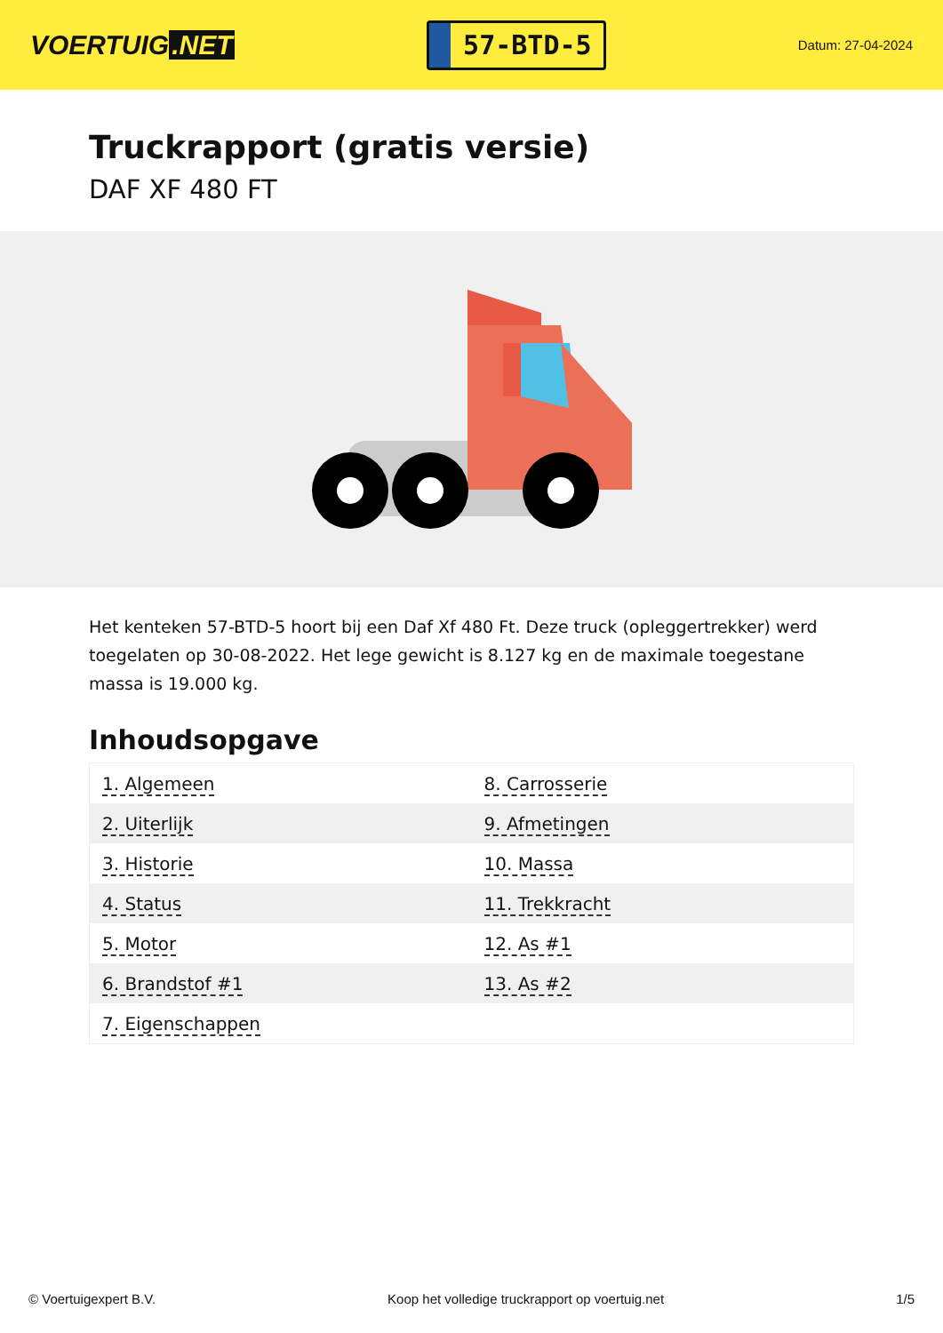VOERTUIG.NET
57-BTD-5
Datum: 27-04-2024
Truckrapport (gratis versie)
DAF XF 480 FT
Het kenteken 57-BTD-5 hoort bij een Daf Xf 480 Ft. Deze truck (opleggertrekker) werd toegelaten op 30-08-2022. Het lege gewicht is 8.127 kg en de maximale toegestane massa is 19.000 kg.
Inhoudsopgave
| 1. Algemeen | 8. Carrosserie |
| 2. Uiterlijk | 9. Afmetingen |
| 3. Historie | 10. Massa |
| 4. Status | 11. Trekkracht |
| 5. Motor | 12. As #1 |
| 6. Brandstof #1 | 13. As #2 |
| 7. Eigenschappen | |
© Voertuigexpert B.V. Koop het volledige truckrapport op voertuig.net
1/5